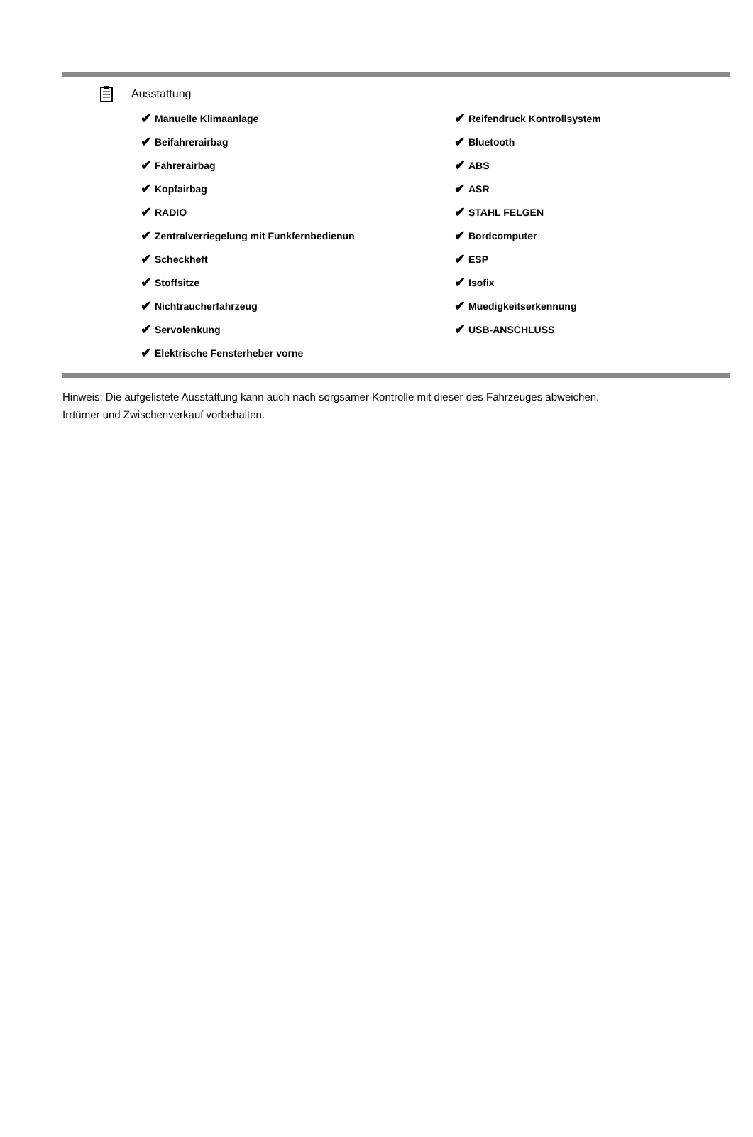Ausstattung
✔ Manuelle Klimaanlage
✔ Beifahrerairbag
✔ Fahrerairbag
✔ Kopfairbag
✔ RADIO
✔ Zentralverriegelung mit Funkfernbedienun
✔ Scheckheft
✔ Stoffsitze
✔ Nichtraucherfahrzeug
✔ Servolenkung
✔ Elektrische Fensterheber vorne
✔ Reifendruck Kontrollsystem
✔ Bluetooth
✔ ABS
✔ ASR
✔ STAHL FELGEN
✔ Bordcomputer
✔ ESP
✔ Isofix
✔ Muedigkeitserkennung
✔ USB-ANSCHLUSS
Hinweis: Die aufgelistete Ausstattung kann auch nach sorgsamer Kontrolle mit dieser des Fahrzeuges abweichen. Irrtümer und Zwischenverkauf vorbehalten.